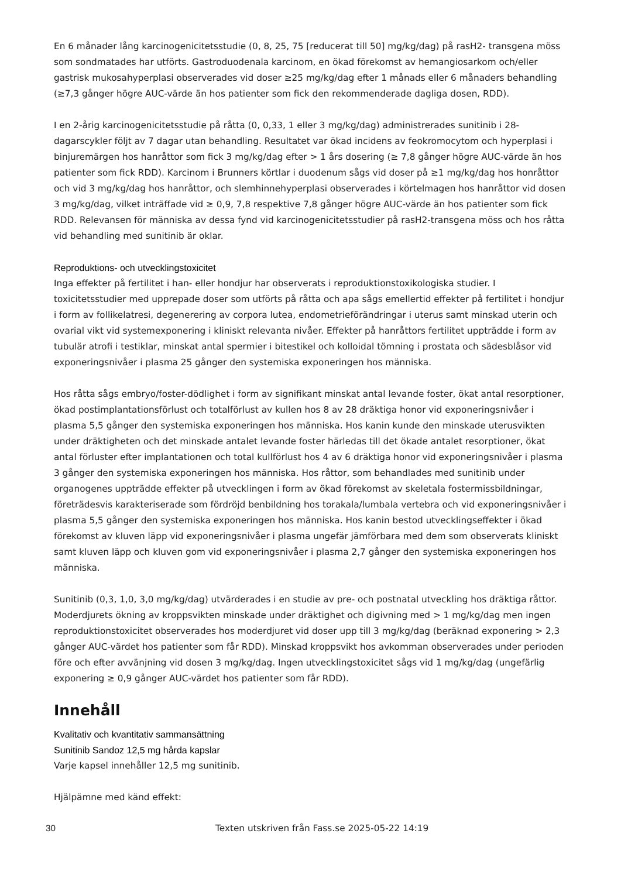En 6 månader lång karcinogenicitetsstudie (0, 8, 25, 75 [reducerat till 50] mg/kg/dag) på rasH2- transgena möss som sondmatades har utförts. Gastroduodenala karcinom, en ökad förekomst av hemangiosarkom och/eller gastrisk mukosahyperplasi observerades vid doser ≥25 mg/kg/dag efter 1 månads eller 6 månaders behandling (≥7,3 gånger högre AUC-värde än hos patienter som fick den rekommenderade dagliga dosen, RDD).
I en 2-årig karcinogenicitetsstudie på råtta (0, 0,33, 1 eller 3 mg/kg/dag) administrerades sunitinib i 28-dagarscykler följt av 7 dagar utan behandling. Resultatet var ökad incidens av feokromocytom och hyperplasi i binjuremärgen hos hanråttor som fick 3 mg/kg/dag efter > 1 års dosering (≥ 7,8 gånger högre AUC-värde än hos patienter som fick RDD). Karcinom i Brunners körtlar i duodenum sågs vid doser på ≥1 mg/kg/dag hos honråttor och vid 3 mg/kg/dag hos hanråttor, och slemhinnehyperplasi observerades i körtelmagen hos hanråttor vid dosen 3 mg/kg/dag, vilket inträffade vid ≥ 0,9, 7,8 respektive 7,8 gånger högre AUC-värde än hos patienter som fick RDD. Relevansen för människa av dessa fynd vid karcinogenicitetsstudier på rasH2-transgena möss och hos råtta vid behandling med sunitinib är oklar.
Reproduktions- och utvecklingstoxicitet
Inga effekter på fertilitet i han- eller hondjur har observerats i reproduktionstoxikologiska studier. I toxicitetsstudier med upprepade doser som utförts på råtta och apa sågs emellertid effekter på fertilitet i hondjur i form av follikelatresi, degenerering av corpora lutea, endometrieförändringar i uterus samt minskad uterin och ovarial vikt vid systemexponering i kliniskt relevanta nivåer. Effekter på hanråttors fertilitet uppträdde i form av tubulär atrofi i testiklar, minskat antal spermier i bitestikel och kolloidal tömning i prostata och sädesblåsor vid exponeringsnivåer i plasma 25 gånger den systemiska exponeringen hos människa.
Hos råtta sågs embryo/foster-dödlighet i form av signifikant minskat antal levande foster, ökat antal resorptioner, ökad postimplantationsförlust och totalförlust av kullen hos 8 av 28 dräktiga honor vid exponeringsnivåer i plasma 5,5 gånger den systemiska exponeringen hos människa. Hos kanin kunde den minskade uterusvikten under dräktigheten och det minskade antalet levande foster härledas till det ökade antalet resorptioner, ökat antal förluster efter implantationen och total kullförlust hos 4 av 6 dräktiga honor vid exponeringsnivåer i plasma 3 gånger den systemiska exponeringen hos människa. Hos råttor, som behandlades med sunitinib under organogenes uppträdde effekter på utvecklingen i form av ökad förekomst av skeletala fostermissbildningar, företrädesvis karakteriserade som fördröjd benbildning hos torakala/lumbala vertebra och vid exponeringsnivåer i plasma 5,5 gånger den systemiska exponeringen hos människa. Hos kanin bestod utvecklingseffekter i ökad förekomst av kluven läpp vid exponeringsnivåer i plasma ungefär jämförbara med dem som observerats kliniskt samt kluven läpp och kluven gom vid exponeringsnivåer i plasma 2,7 gånger den systemiska exponeringen hos människa.
Sunitinib (0,3, 1,0, 3,0 mg/kg/dag) utvärderades i en studie av pre- och postnatal utveckling hos dräktiga råttor. Moderdjurets ökning av kroppsvikten minskade under dräktighet och digivning med > 1 mg/kg/dag men ingen reproduktionstoxicitet observerades hos moderdjuret vid doser upp till 3 mg/kg/dag (beräknad exponering > 2,3 gånger AUC-värdet hos patienter som får RDD). Minskad kroppsvikt hos avkomman observerades under perioden före och efter avvänjning vid dosen 3 mg/kg/dag. Ingen utvecklingstoxicitet sågs vid 1 mg/kg/dag (ungefärlig exponering ≥ 0,9 gånger AUC-värdet hos patienter som får RDD).
Innehåll
Kvalitativ och kvantitativ sammansättning
Sunitinib Sandoz 12,5 mg hårda kapslar
Varje kapsel innehåller 12,5 mg sunitinib.
Hjälpämne med känd effekt:
30 Texten utskriven från Fass.se 2025-05-22 14:19